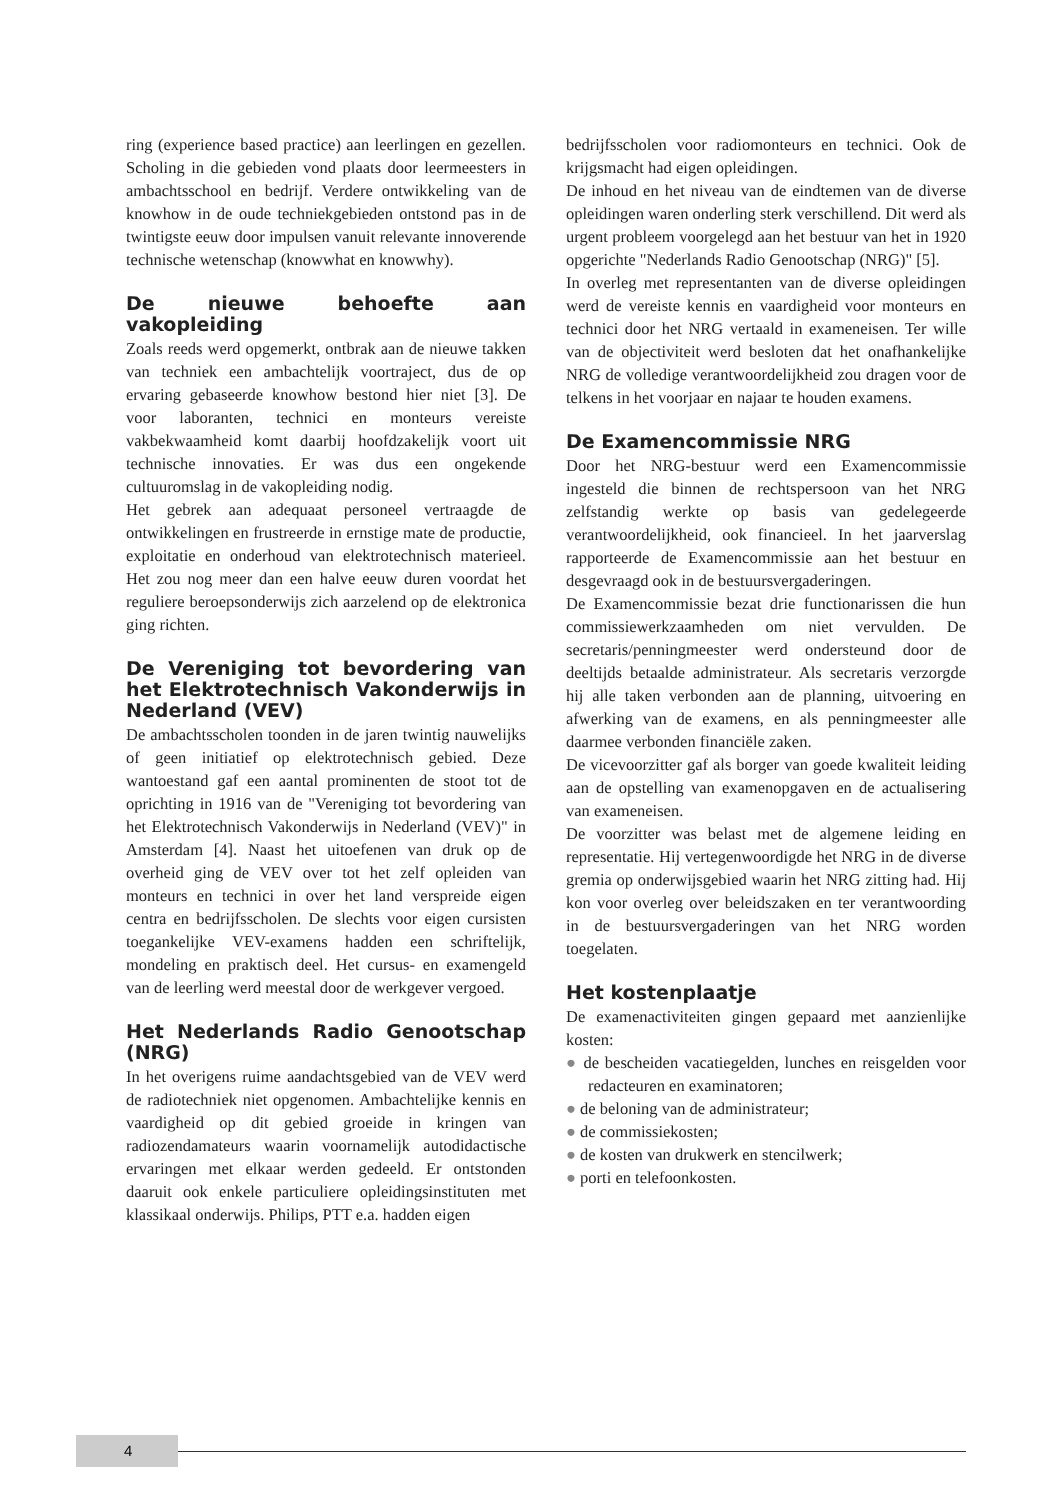ring (experience based practice) aan leerlingen en gezellen. Scholing in die gebieden vond plaats door leermeesters in ambachtsschool en bedrijf. Verdere ontwikkeling van de knowhow in de oude techniekgebieden ontstond pas in de twintigste eeuw door impulsen vanuit relevante innoverende technische wetenschap (knowwhat en knowwhy).
De nieuwe behoefte aan vakopleiding
Zoals reeds werd opgemerkt, ontbrak aan de nieuwe takken van techniek een ambachtelijk voortraject, dus de op ervaring gebaseerde knowhow bestond hier niet [3]. De voor laboranten, technici en monteurs vereiste vakbekwaamheid komt daarbij hoofdzakelijk voort uit technische innovaties. Er was dus een ongekende cultuuromslag in de vakopleiding nodig.
Het gebrek aan adequaat personeel vertraagde de ontwikkelingen en frustreerde in ernstige mate de productie, exploitatie en onderhoud van elektrotechnisch materieel. Het zou nog meer dan een halve eeuw duren voordat het reguliere beroepsonderwijs zich aarzelend op de elektronica ging richten.
De Vereniging tot bevordering van het Elektrotechnisch Vakonderwijs in Nederland (VEV)
De ambachtsscholen toonden in de jaren twintig nauwelijks of geen initiatief op elektrotechnisch gebied. Deze wantoestand gaf een aantal prominenten de stoot tot de oprichting in 1916 van de "Vereniging tot bevordering van het Elektrotechnisch Vakonderwijs in Nederland (VEV)" in Amsterdam [4]. Naast het uitoefenen van druk op de overheid ging de VEV over tot het zelf opleiden van monteurs en technici in over het land verspreide eigen centra en bedrijfsscholen. De slechts voor eigen cursisten toegankelijke VEV-examens hadden een schriftelijk, mondeling en praktisch deel. Het cursus- en examengeld van de leerling werd meestal door de werkgever vergoed.
Het Nederlands Radio Genootschap (NRG)
In het overigens ruime aandachtsgebied van de VEV werd de radiotechniek niet opgenomen. Ambachtelijke kennis en vaardigheid op dit gebied groeide in kringen van radiozendamateurs waarin voornamelijk autodidactische ervaringen met elkaar werden gedeeld. Er ontstonden daaruit ook enkele particuliere opleidingsinstituten met klassikaal onderwijs. Philips, PTT e.a. hadden eigen
bedrijfsscholen voor radiomonteurs en technici. Ook de krijgsmacht had eigen opleidingen.
De inhoud en het niveau van de eindtemen van de diverse opleidingen waren onderling sterk verschillend. Dit werd als urgent probleem voorgelegd aan het bestuur van het in 1920 opgerichte "Nederlands Radio Genootschap (NRG)" [5].
In overleg met representanten van de diverse opleidingen werd de vereiste kennis en vaardigheid voor monteurs en technici door het NRG vertaald in exameneisen. Ter wille van de objectiviteit werd besloten dat het onafhankelijke NRG de volledige verantwoordelijkheid zou dragen voor de telkens in het voorjaar en najaar te houden examens.
De Examencommissie NRG
Door het NRG-bestuur werd een Examencommissie ingesteld die binnen de rechtspersoon van het NRG zelfstandig werkte op basis van gedelegeerde verantwoordelijkheid, ook financieel. In het jaarverslag rapporteerde de Examencommissie aan het bestuur en desgevraagd ook in de bestuursvergaderingen.
De Examencommissie bezat drie functionarissen die hun commissiewerkzaamheden om niet vervulden. De secretaris/penningmeester werd ondersteund door de deeltijds betaalde administrateur. Als secretaris verzorgde hij alle taken verbonden aan de planning, uitvoering en afwerking van de examens, en als penningmeester alle daarmee verbonden financiële zaken.
De vicevoorzitter gaf als borger van goede kwaliteit leiding aan de opstelling van examenopgaven en de actualisering van exameneisen.
De voorzitter was belast met de algemene leiding en representatie. Hij vertegenwoordigde het NRG in de diverse gremia op onderwijsgebied waarin het NRG zitting had. Hij kon voor overleg over beleidszaken en ter verantwoording in de bestuursvergaderingen van het NRG worden toegelaten.
Het kostenplaatje
De examenactiviteiten gingen gepaard met aanzienlijke kosten:
● de bescheiden vacatiegelden, lunches en reisgelden voor redacteuren en examinatoren;
● de beloning van de administrateur;
● de commissiekosten;
● de kosten van drukwerk en stencilwerk;
● porti en telefoonkosten.
4